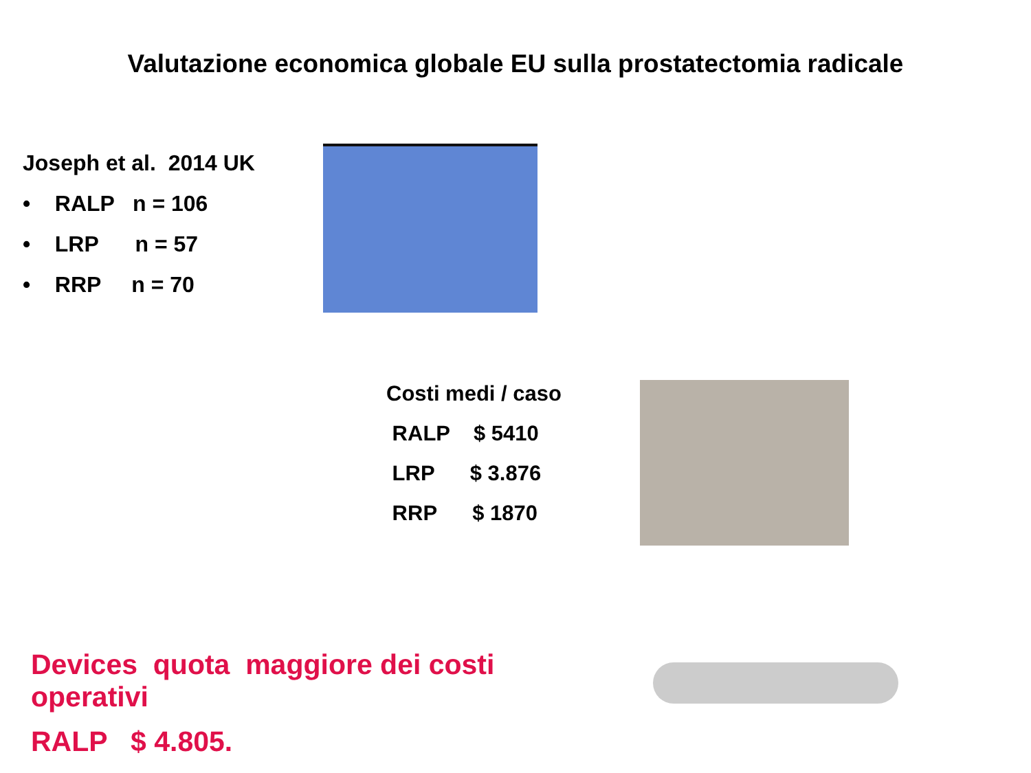Valutazione economica globale EU sulla prostatectomia radicale
Joseph et al. 2014 UK
• RALP n = 106
• LRP n = 57
• RRP n = 70
Costi medi / caso
RALP $ 5410
LRP $ 3.876
RRP $ 1870
Devices quota maggiore dei costi operativi
RALP $ 4.805.